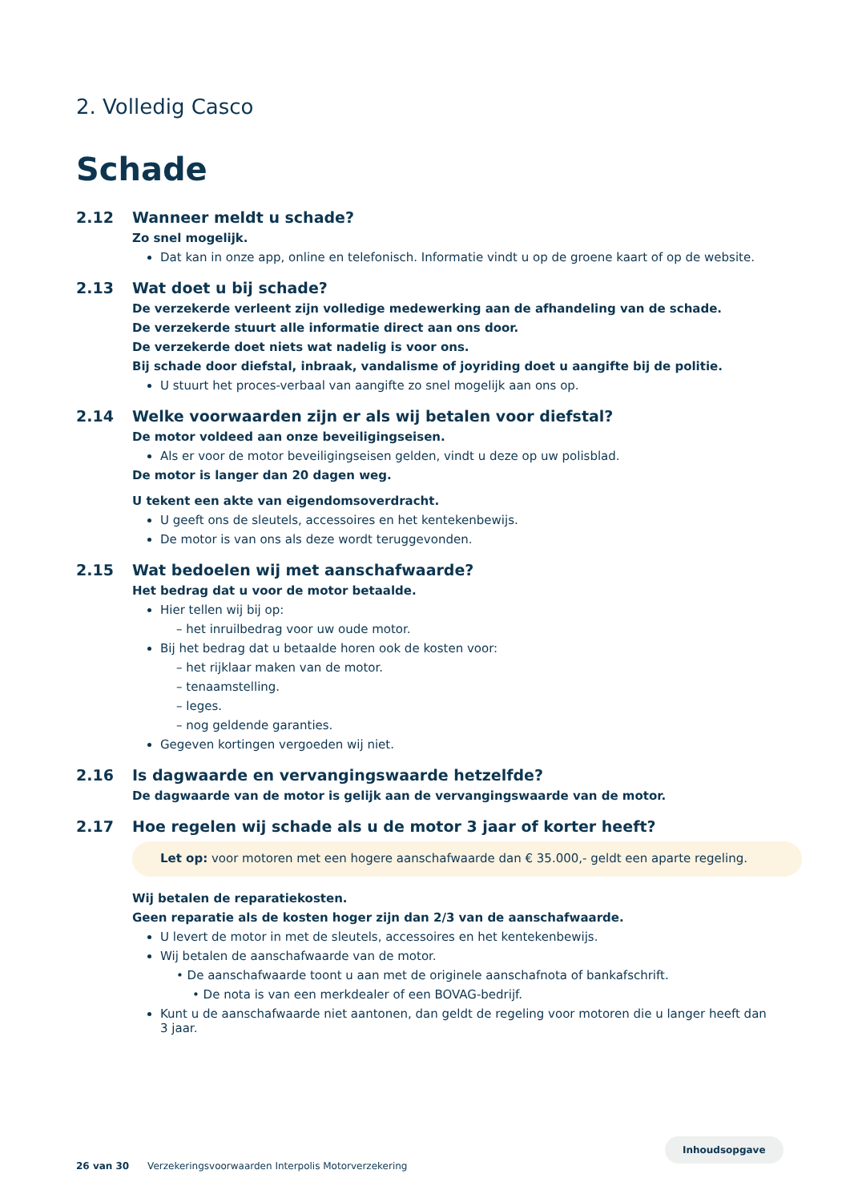2. Volledig Casco
Schade
2.12 Wanneer meldt u schade?
Zo snel mogelijk.
Dat kan in onze app, online en telefonisch. Informatie vindt u op de groene kaart of op de website.
2.13 Wat doet u bij schade?
De verzekerde verleent zijn volledige medewerking aan de afhandeling van de schade.
De verzekerde stuurt alle informatie direct aan ons door.
De verzekerde doet niets wat nadelig is voor ons.
Bij schade door diefstal, inbraak, vandalisme of joyriding doet u aangifte bij de politie.
U stuurt het proces-verbaal van aangifte zo snel mogelijk aan ons op.
2.14 Welke voorwaarden zijn er als wij betalen voor diefstal?
De motor voldeed aan onze beveiligingseisen.
Als er voor de motor beveiligingseisen gelden, vindt u deze op uw polisblad.
De motor is langer dan 20 dagen weg.
U tekent een akte van eigendomsoverdracht.
U geeft ons de sleutels, accessoires en het kentekenbewijs.
De motor is van ons als deze wordt teruggevonden.
2.15 Wat bedoelen wij met aanschafwaarde?
Het bedrag dat u voor de motor betaalde.
Hier tellen wij bij op:
– het inruilbedrag voor uw oude motor.
Bij het bedrag dat u betaalde horen ook de kosten voor:
– het rijklaar maken van de motor.
– tenaamstelling.
– leges.
– nog geldende garanties.
Gegeven kortingen vergoeden wij niet.
2.16 Is dagwaarde en vervangingswaarde hetzelfde?
De dagwaarde van de motor is gelijk aan de vervangingswaarde van de motor.
2.17 Hoe regelen wij schade als u de motor 3 jaar of korter heeft?
Let op: voor motoren met een hogere aanschafwaarde dan € 35.000,- geldt een aparte regeling.
Wij betalen de reparatiekosten.
Geen reparatie als de kosten hoger zijn dan 2/3 van de aanschafwaarde.
U levert de motor in met de sleutels, accessoires en het kentekenbewijs.
Wij betalen de aanschafwaarde van de motor.
• De aanschafwaarde toont u aan met de originele aanschafnota of bankafschrift.
• De nota is van een merkdealer of een BOVAG-bedrijf.
Kunt u de aanschafwaarde niet aantonen, dan geldt de regeling voor motoren die u langer heeft dan 3 jaar.
26 van 30 Verzekeringsvoorwaarden Interpolis Motorverzekering
Inhoudsopgave